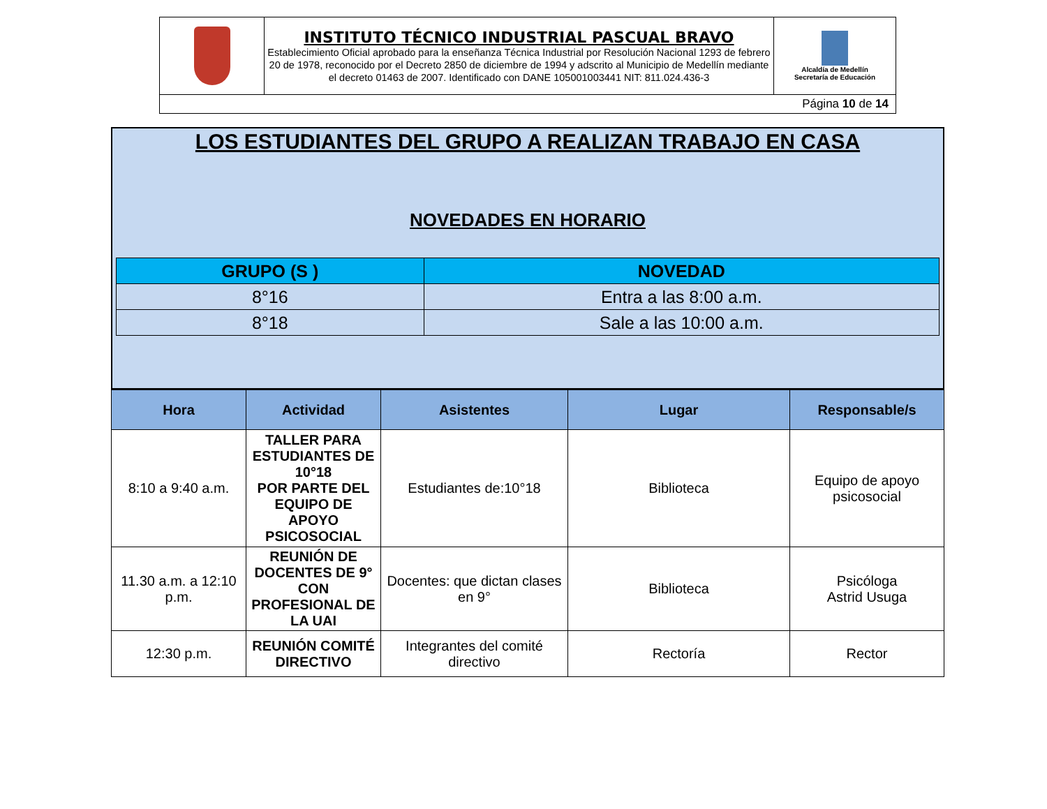| | INSTITUTO TÉCNICO INDUSTRIAL PASCUAL BRAVO Establecimiento Oficial aprobado para la enseñanza Técnica Industrial por Resolución Nacional 1293 de febrero 20 de 1978, reconocido por el Decreto 2850 de diciembre de 1994 y adscrito al Municipio de Medellín mediante el decreto 01463 de 2007. Identificado con DANE 105001003441 NIT: 811.024.436-3 | Alcaldía de Medellín Secretaría de Educación |
| Página 10 de 14 | | |
LOS ESTUDIANTES DEL GRUPO A REALIZAN TRABAJO EN CASA
NOVEDADES EN HORARIO
| GRUPO (S ) | NOVEDAD |
| --- | --- |
| 8°16 | Entra a las 8:00 a.m. |
| 8°18 | Sale a las 10:00 a.m. |
| Hora | Actividad | Asistentes | Lugar | Responsable/s |
| --- | --- | --- | --- | --- |
| 8:10 a 9:40 a.m. | TALLER PARA ESTUDIANTES DE 10°18 POR PARTE DEL EQUIPO DE APOYO PSICOSOCIAL | Estudiantes de:10°18 | Biblioteca | Equipo de apoyo psicosocial |
| 11.30 a.m. a 12:10 p.m. | REUNIÓN DE DOCENTES DE 9° CON PROFESIONAL DE LA UAI | Docentes: que dictan clases en 9° | Biblioteca | Psicóloga Astrid Usuga |
| 12:30 p.m. | REUNIÓN COMITÉ DIRECTIVO | Integrantes del comité directivo | Rectoría | Rector |